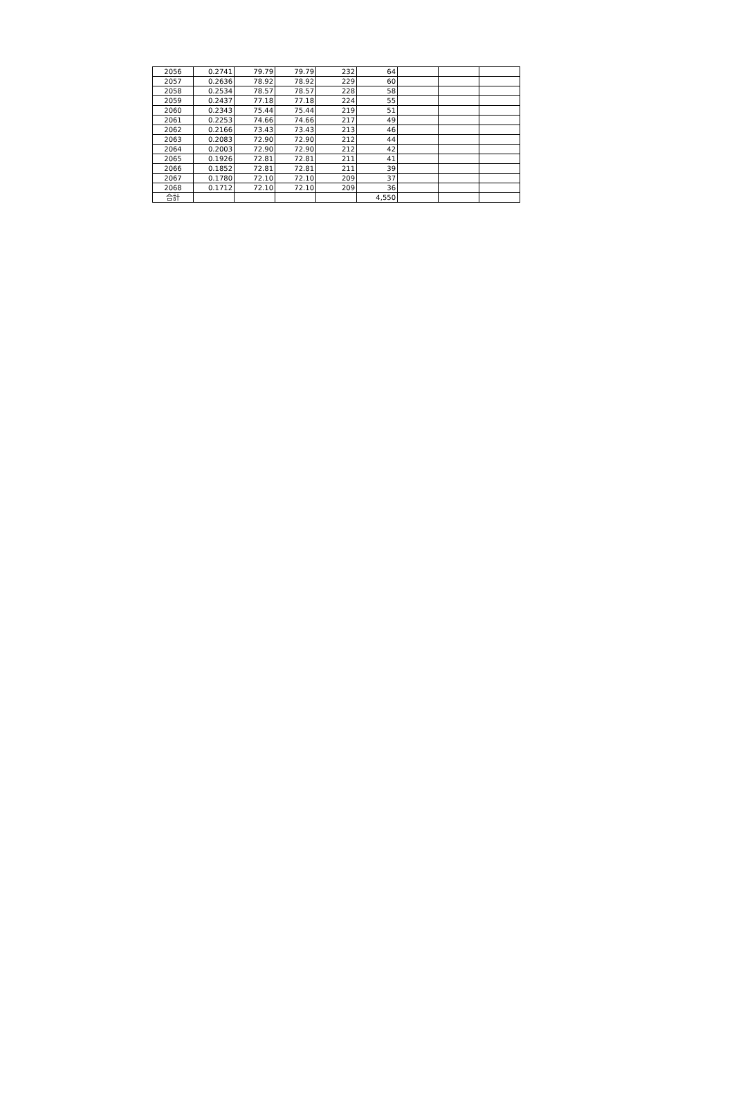| 2056 | 0.2741 | 79.79 | 79.79 | 232 | 64 | | | |
| 2057 | 0.2636 | 78.92 | 78.92 | 229 | 60 | | | |
| 2058 | 0.2534 | 78.57 | 78.57 | 228 | 58 | | | |
| 2059 | 0.2437 | 77.18 | 77.18 | 224 | 55 | | | |
| 2060 | 0.2343 | 75.44 | 75.44 | 219 | 51 | | | |
| 2061 | 0.2253 | 74.66 | 74.66 | 217 | 49 | | | |
| 2062 | 0.2166 | 73.43 | 73.43 | 213 | 46 | | | |
| 2063 | 0.2083 | 72.90 | 72.90 | 212 | 44 | | | |
| 2064 | 0.2003 | 72.90 | 72.90 | 212 | 42 | | | |
| 2065 | 0.1926 | 72.81 | 72.81 | 211 | 41 | | | |
| 2066 | 0.1852 | 72.81 | 72.81 | 211 | 39 | | | |
| 2067 | 0.1780 | 72.10 | 72.10 | 209 | 37 | | | |
| 2068 | 0.1712 | 72.10 | 72.10 | 209 | 36 | | | |
| 合計 | | | | | 4,550 | | | |